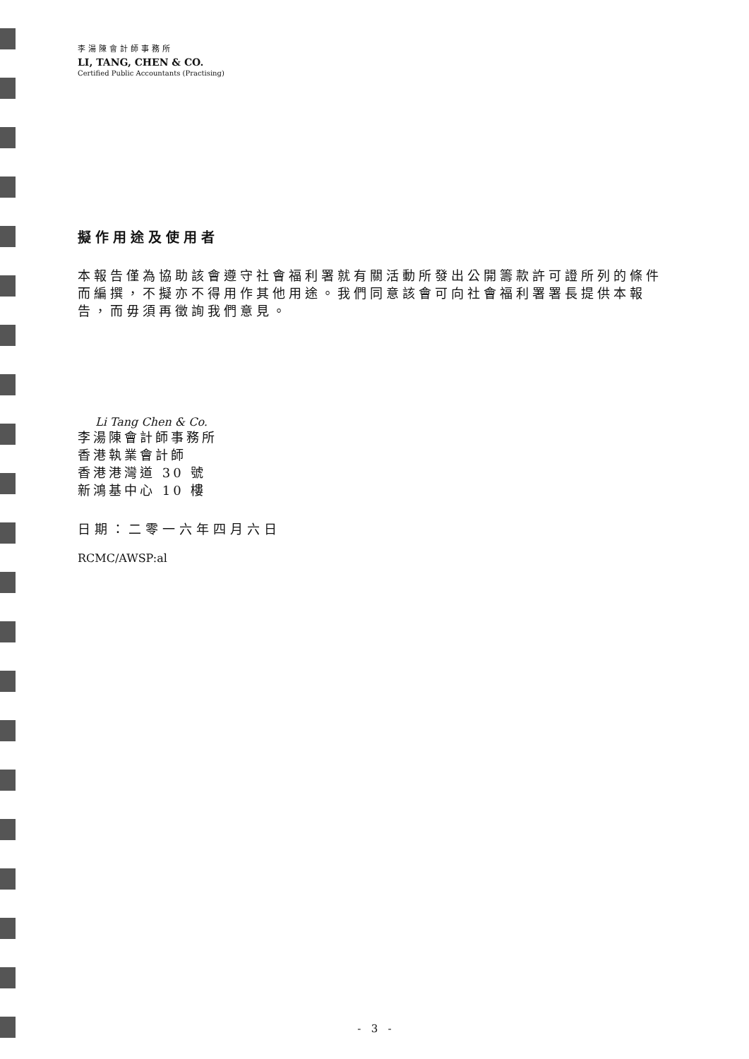李湯陳會計師事務所
LI, TANG, CHEN & CO.
Certified Public Accountants (Practising)
擬作用途及使用者
本報告僅為協助該會遵守社會福利署就有關活動所發出公開籌款許可證所列的條件而編撰，不擬亦不得用作其他用途。我們同意該會可向社會福利署署長提供本報告，而毋須再徵詢我們意見。
Li Tang Chen & Co.
李湯陳會計師事務所
香港執業會計師
香港港灣道 30 號
新鴻基中心 10 樓
日期：二零一六年四月六日
RCMC/AWSP:al
- 3 -